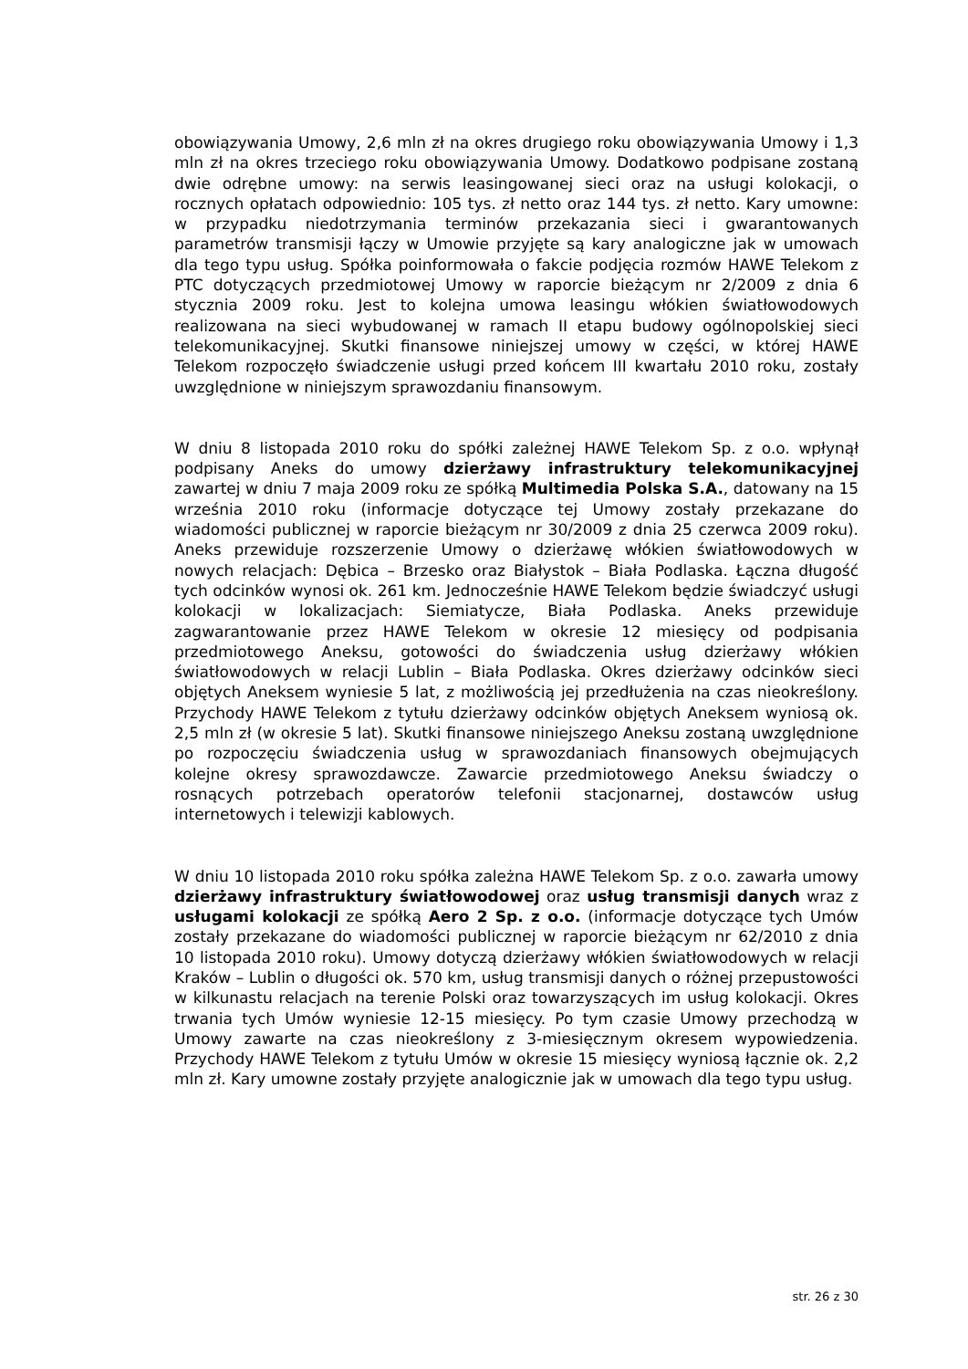obowiązywania Umowy, 2,6 mln zł na okres drugiego roku obowiązywania Umowy i 1,3 mln zł na okres trzeciego roku obowiązywania Umowy. Dodatkowo podpisane zostaną dwie odrębne umowy: na serwis leasingowanej sieci oraz na usługi kolokacji, o rocznych opłatach odpowiednio: 105 tys. zł netto oraz 144 tys. zł netto. Kary umowne: w przypadku niedotrzymania terminów przekazania sieci i gwarantowanych parametrów transmisji łączy w Umowie przyjęte są kary analogiczne jak w umowach dla tego typu usług. Spółka poinformowała o fakcie podjęcia rozmów HAWE Telekom z PTC dotyczących przedmiotowej Umowy w raporcie bieżącym nr 2/2009 z dnia 6 stycznia 2009 roku. Jest to kolejna umowa leasingu włókien światłowodowych realizowana na sieci wybudowanej w ramach II etapu budowy ogólnopolskiej sieci telekomunikacyjnej. Skutki finansowe niniejszej umowy w części, w której HAWE Telekom rozpoczęło świadczenie usługi przed końcem III kwartału 2010 roku, zostały uwzględnione w niniejszym sprawozdaniu finansowym.
W dniu 8 listopada 2010 roku do spółki zależnej HAWE Telekom Sp. z o.o. wpłynął podpisany Aneks do umowy dzierżawy infrastruktury telekomunikacyjnej zawartej w dniu 7 maja 2009 roku ze spółką Multimedia Polska S.A., datowany na 15 września 2010 roku (informacje dotyczące tej Umowy zostały przekazane do wiadomości publicznej w raporcie bieżącym nr 30/2009 z dnia 25 czerwca 2009 roku). Aneks przewiduje rozszerzenie Umowy o dzierżawę włókien światłowodowych w nowych relacjach: Dębica – Brzesko oraz Białystok – Biała Podlaska. Łączna długość tych odcinków wynosi ok. 261 km. Jednocześnie HAWE Telekom będzie świadczyć usługi kolokacji w lokalizacjach: Siemiatycze, Biała Podlaska. Aneks przewiduje zagwarantowanie przez HAWE Telekom w okresie 12 miesięcy od podpisania przedmiotowego Aneksu, gotowości do świadczenia usług dzierżawy włókien światłowodowych w relacji Lublin – Biała Podlaska. Okres dzierżawy odcinków sieci objętych Aneksem wyniesie 5 lat, z możliwością jej przedłużenia na czas nieokreślony. Przychody HAWE Telekom z tytułu dzierżawy odcinków objętych Aneksem wyniosą ok. 2,5 mln zł (w okresie 5 lat). Skutki finansowe niniejszego Aneksu zostaną uwzględnione po rozpoczęciu świadczenia usług w sprawozdaniach finansowych obejmujących kolejne okresy sprawozdawcze. Zawarcie przedmiotowego Aneksu świadczy o rosnących potrzebach operatorów telefonii stacjonarnej, dostawców usług internetowych i telewizji kablowych.
W dniu 10 listopada 2010 roku spółka zależna HAWE Telekom Sp. z o.o. zawarła umowy dzierżawy infrastruktury światłowodowej oraz usług transmisji danych wraz z usługami kolokacji ze spółką Aero 2 Sp. z o.o. (informacje dotyczące tych Umów zostały przekazane do wiadomości publicznej w raporcie bieżącym nr 62/2010 z dnia 10 listopada 2010 roku). Umowy dotyczą dzierżawy włókien światłowodowych w relacji Kraków – Lublin o długości ok. 570 km, usług transmisji danych o różnej przepustowości w kilkunastu relacjach na terenie Polski oraz towarzyszących im usług kolokacji. Okres trwania tych Umów wyniesie 12-15 miesięcy. Po tym czasie Umowy przechodzą w Umowy zawarte na czas nieokreślony z 3-miesięcznym okresem wypowiedzenia. Przychody HAWE Telekom z tytułu Umów w okresie 15 miesięcy wyniosą łącznie ok. 2,2 mln zł. Kary umowne zostały przyjęte analogicznie jak w umowach dla tego typu usług.
str. 26 z 30